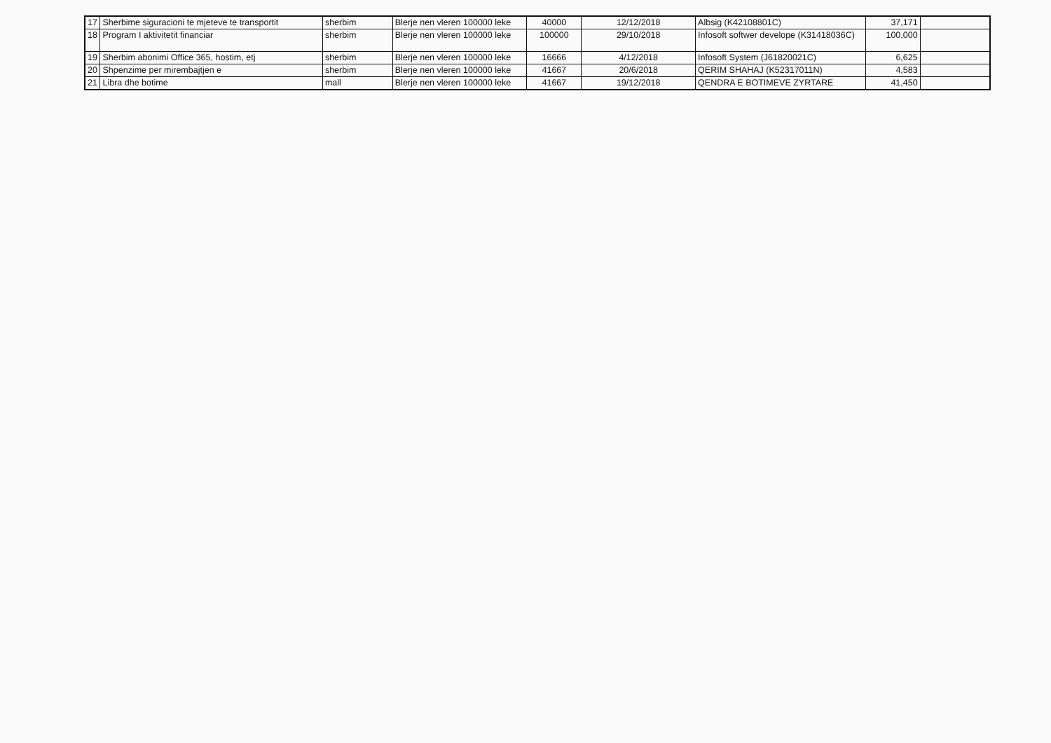| 17 | Sherbime siguracioni te mjeteve te transportit | sherbim | Blerje nen vleren 100000 leke | 40000 | 12/12/2018 | Albsig (K42108801C) | 37,171 | |
| 18 | Program I aktivitetit financiar | sherbim | Blerje nen vleren 100000 leke | 100000 | 29/10/2018 | Infosoft softwer develope (K31418036C) | 100,000 | |
| 19 | Sherbim abonimi Office 365, hostim, etj | sherbim | Blerje nen vleren 100000 leke | 16666 | 4/12/2018 | Infosoft System (J61820021C) | 6,625 | |
| 20 | Shpenzime per mirembajtjen e | sherbim | Blerje nen vleren 100000 leke | 41667 | 20/6/2018 | QERIM SHAHAJ (K52317011N) | 4,583 | |
| 21 | Libra dhe botime | mall | Blerje nen vleren 100000 leke | 41667 | 19/12/2018 | QENDRA E BOTIMEVE ZYRTARE | 41,450 | |